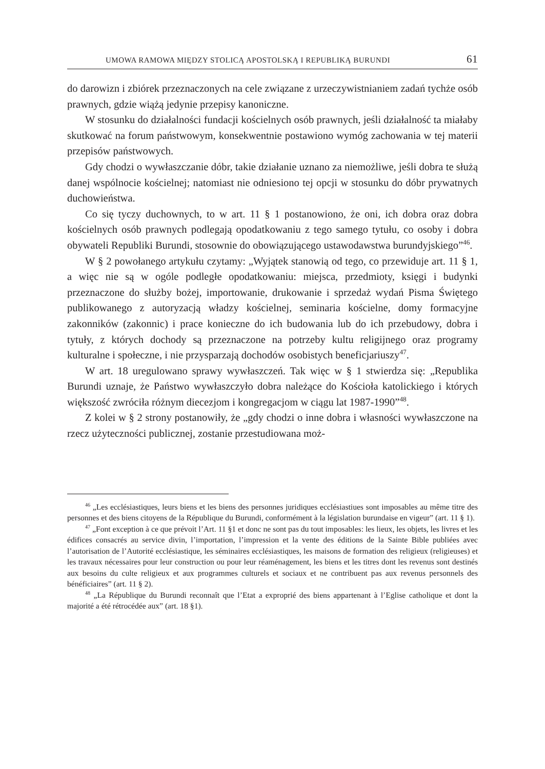UMOWA RAMOWA MIĘDZY STOLICĄ APOSTOLSKĄ I REPUBLIKĄ BURUNDI 61
do darowizn i zbiórek przeznaczonych na cele związane z urzeczywistnianiem zadań tychże osób prawnych, gdzie wiążą jedynie przepisy kanoniczne.
W stosunku do działalności fundacji kościelnych osób prawnych, jeśli działalność ta miałaby skutkować na forum państwowym, konsekwentnie postawiono wymóg zachowania w tej materii przepisów państwowych.
Gdy chodzi o wywłaszczanie dóbr, takie działanie uznano za niemożliwe, jeśli dobra te służą danej wspólnocie kościelnej; natomiast nie odniesiono tej opcji w stosunku do dóbr prywatnych duchowieństwa.
Co się tyczy duchownych, to w art. 11 § 1 postanowiono, że oni, ich dobra oraz dobra kościelnych osób prawnych podlegają opodatkowaniu z tego samego tytułu, co osoby i dobra obywateli Republiki Burundi, stosownie do obowiązującego ustawodawstwa burundyjskiego”<sup>46</sup>.
W § 2 powołanego artykułu czytamy: „Wyjątek stanowią od tego, co przewiduje art. 11 § 1, a więc nie są w ogóle podległe opodatkowaniu: miejsca, przedmioty, księgi i budynki przeznaczone do służby bożej, importowanie, drukowanie i sprzedaż wydań Pisma Świętego publikowanego z autoryzacją władzy kościelnej, seminaria kościelne, domy formacyjne zakonników (zakonnic) i prace konieczne do ich budowania lub do ich przebudowy, dobra i tytuły, z których dochody są przeznaczone na potrzeby kultu religijnego oraz programy kulturalne i społeczne, i nie przysparzają dochodów osobistych beneficjariuszy<sup>47</sup>.
W art. 18 uregulowano sprawy wywłaszczeń. Tak więc w § 1 stwierdza się: „Republika Burundi uznaje, że Państwo wywłaszczyło dobra należące do Kościoła katolickiego i których większość zwróciła różnym diecezjom i kongregacjom w ciągu lat 1987-1990”<sup>48</sup>.
Z kolei w § 2 strony postanowiły, że „gdy chodzi o inne dobra i własności wywłaszczone na rzecz użyteczności publicznej, zostanie przestudiowana moż-
<sup>46</sup> „Les ecclésiastiques, leurs biens et les biens des personnes juridiques ecclésiastiues sont imposables au même titre des personnes et des biens citoyens de la République du Burundi, conformément à la législation burundaise en vigeur” (art. 11 § 1).
<sup>47</sup> „Font exception à ce que prévoit l’Art. 11 §1 et donc ne sont pas du tout imposables: les lieux, les objets, les livres et les édifices consacrés au service divin, l’importation, l’impression et la vente des éditions de la Sainte Bible publiées avec l’autorisation de l’Autorité ecclésiastique, les séminaires ecclésiastiques, les maisons de formation des religieux (religieuses) et les travaux nécessaires pour leur construction ou pour leur réaménagement, les biens et les titres dont les revenus sont destinés aux besoins du culte religieux et aux programmes culturels et sociaux et ne contribuent pas aux revenus personnels des bénéficiaires” (art. 11 § 2).
<sup>48</sup> „La République du Burundi reconnaît que l’Etat a exproprié des biens appartenant à l’Eglise catholique et dont la majorité a été rétrocédée aux” (art. 18 §1).